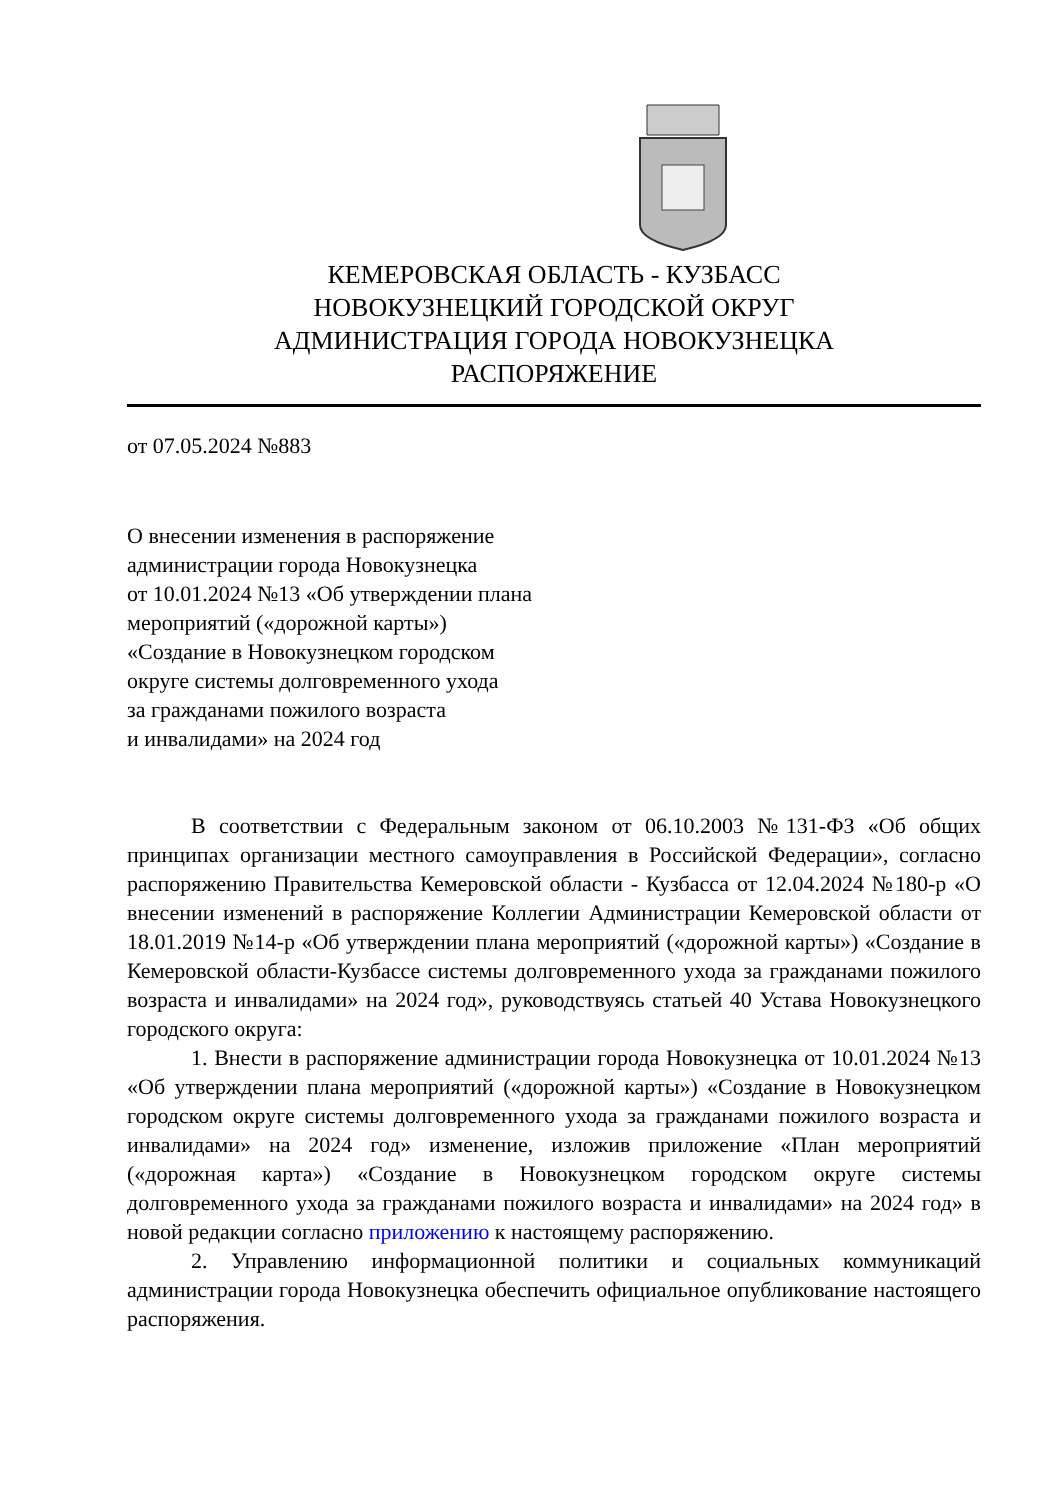КЕМЕРОВСКАЯ ОБЛАСТЬ - КУЗБАСС
НОВОКУЗНЕЦКИЙ ГОРОДСКОЙ ОКРУГ
АДМИНИСТРАЦИЯ ГОРОДА НОВОКУЗНЕЦКА
РАСПОРЯЖЕНИЕ
от 07.05.2024 №883
О внесении изменения в распоряжение
администрации города Новокузнецка
от 10.01.2024 №13 «Об утверждении плана
мероприятий («дорожной карты»)
«Создание в Новокузнецком городском
округе системы долговременного ухода
за гражданами пожилого возраста
и инвалидами» на 2024 год
В соответствии с Федеральным законом от 06.10.2003 №131-ФЗ «Об общих принципах организации местного самоуправления в Российской Федерации», согласно распоряжению Правительства Кемеровской области - Кузбасса от 12.04.2024 №180-р «О внесении изменений в распоряжение Коллегии Администрации Кемеровской области от 18.01.2019 №14-р «Об утверждении плана мероприятий («дорожной карты») «Создание в Кемеровской области-Кузбассе системы долговременного ухода за гражданами пожилого возраста и инвалидами» на 2024 год», руководствуясь статьей 40 Устава Новокузнецкого городского округа:
1. Внести в распоряжение администрации города Новокузнецка от 10.01.2024 №13 «Об утверждении плана мероприятий («дорожной карты») «Создание в Новокузнецком городском округе системы долговременного ухода за гражданами пожилого возраста и инвалидами» на 2024 год» изменение, изложив приложение «План мероприятий («дорожная карта») «Создание в Новокузнецком городском округе системы долговременного ухода за гражданами пожилого возраста и инвалидами» на 2024 год» в новой редакции согласно приложению к настоящему распоряжению.
2. Управлению информационной политики и социальных коммуникаций администрации города Новокузнецка обеспечить официальное опубликование настоящего распоряжения.